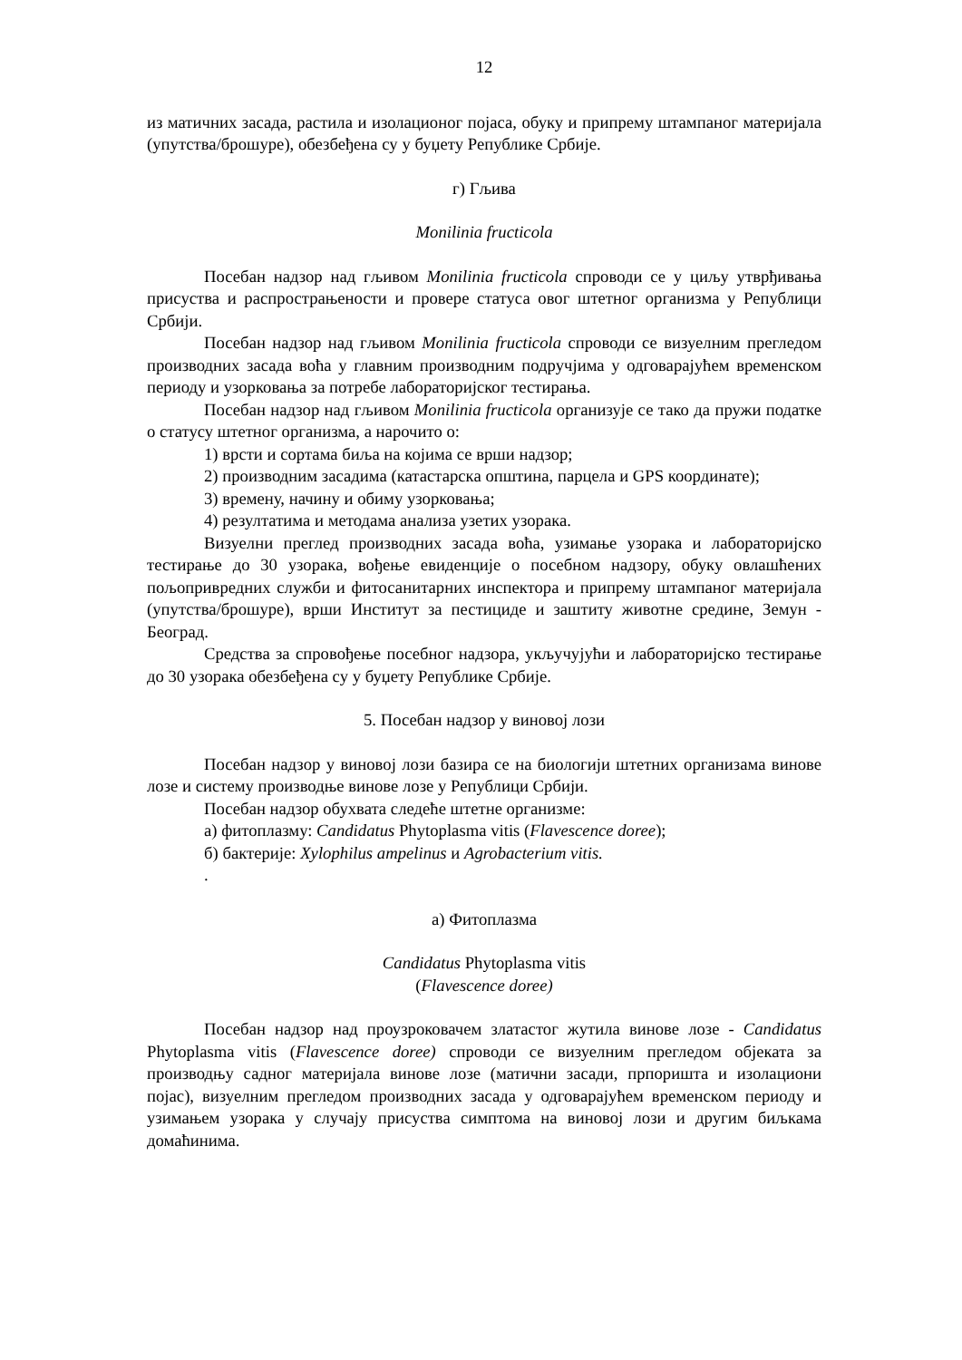12
из матичних засада, растила и изолационог појаса, обуку и припрему штампаног материјала (упутства/брошуре), обезбеђена су у буџету Републике Србије.
г) Гљива
Monilinia fructicola
Посебан надзор над гљивом Monilinia fructicola спроводи се у циљу утврђивања присуства и распрострањености и провере статуса овог штетног организма у Републици Србији.
Посебан надзор над гљивом Monilinia fructicola спроводи се визуелним прегледом производних засада воћа у главним производним подручјима у одговарајућем временском периоду и узорковања за потребе лабораторијског тестирања.
Посебан надзор над гљивом Monilinia fructicola организује се тако да пружи податке о статусу штетног организма, а нарочито о:
1) врсти и сортама биља на којима се врши надзор;
2) производним засадима (катастарска општина, парцела и GPS координате);
3) времену, начину и обиму узорковања;
4) резултатима и методама анализа узетих узорака.
Визуелни преглед производних засада воћа, узимање узорака и лабораторијско тестирање до 30 узорака, вођење евиденције о посебном надзору, обуку овлашћених пољопривредних служби и фитосанитарних инспектора и припрему штампаног материјала (упутства/брошуре), врши Институт за пестициде и заштиту животне средине, Земун - Београд.
Средства за спровођење посебног надзора, укључујући и лабораторијско тестирање до 30 узорака обезбеђена су у буџету Републике Србије.
5. Посебан надзор у виновој лози
Посебан надзор у виновој лози базира се на биологији штетних организама винове лозе и систему производње винове лозе у Републици Србији.
Посебан надзор обухвата следеће штетне организме:
а) фитоплазму: Candidatus Phytoplasma vitis (Flavescence doree);
б) бактерије: Xylophilus ampelinus и Agrobacterium vitis.
.
а) Фитоплазма
Candidatus Phytoplasma vitis
(Flavescence doree)
Посебан надзор над проузроковачем златастог жутила винове лозе - Candidatus Phytoplasma vitis (Flavescence doree) спроводи се визуелним прегледом објеката за производњу садног материјала винове лозе (матични засади, прпоришта и изолациони појас), визуелним прегледом производних засада у одговарајућем временском периоду и узимањем узорака у случају присуства симптома на виновој лози и другим биљкама домаћинима.